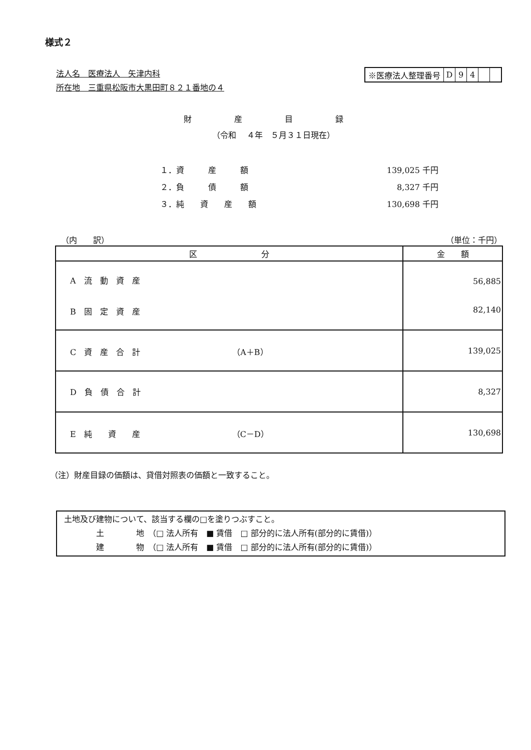様式２
法人名　医療法人　矢津内科
所在地　三重県松阪市大黒田町８２１番地の４
※医療法人整理番号 D 94
財 産 目 録
（令和　 ４年　５月３１日現在）
| １．資 産 額 | 139,025 千円 |
| ２．負 債 額 | 8,327 千円 |
| ３．純 資 産 額 | 130,698 千円 |
（内　　訳） （単位：千円）
| 区 分 | 金 額 |
| --- | --- |
| A 流 動 資 産 B 固 定 資 産 | 56,885 82,140 |
| C 資 産 合 計 （A＋B） | 139,025 |
| D 負 債 合 計 | 8,327 |
| E 純 資 産 （C－D） | 130,698 |
（注）財産目録の価額は、貸借対照表の価額と一致すること。
土地及び建物について、該当する欄の□を塗りつぶすこと。
　　　　土　　　　地　（□ 法人所有　■ 賃借　□ 部分的に法人所有(部分的に賃借)）
　　　　建　　　　物　（□ 法人所有　■ 賃借　□ 部分的に法人所有(部分的に賃借)）